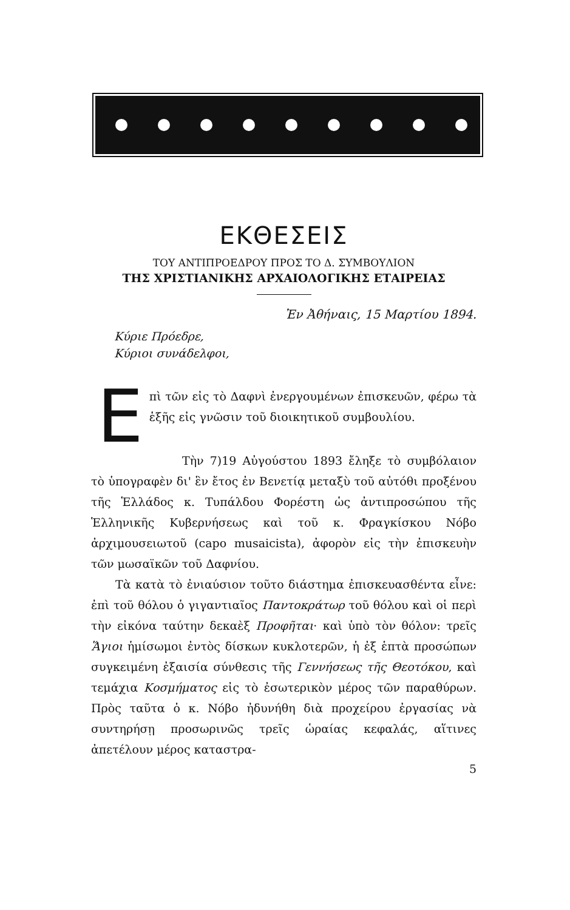ΕΚΘΕΣΕΙΣ
ΤΟΥ ΑΝΤΙΠΡΟΕΔΡΟΥ ΠΡΟΣ ΤΟ Δ. ΣΥΜΒΟΥΛΙΟΝ
ΤΗΣ ΧΡΙΣΤΙΑΝΙΚΗΣ ΑΡΧΑΙΟΛΟΓΙΚΗΣ ΕΤΑΙΡΕΙΑΣ
Ἐν Ἀθήναις, 15 Μαρτίου 1894.
Κύριε Πρόεδρε,
Κύριοι συνάδελφοι,
Επὶ τῶν εἰς τὸ Δαφνὶ ἐνεργουμένων ἐπισκευῶν, φέρω τὰ ἑξῆς εἰς γνῶσιν τοῦ διοικητικοῦ συμβουλίου.
Τὴν 7)19 Αὐγούστου 1893 ἔληξε τὸ συμβόλαιον τὸ ὑπογραφὲν δι' ἓν ἔτος ἐν Βενετίᾳ μεταξὺ τοῦ αὐτόθι προξένου τῆς Ἑλλάδος κ. Τυπάλδου Φορέστη ὡς ἀντιπροσώπου τῆς Ἑλληνικῆς Κυβερνήσεως καὶ τοῦ κ. Φραγκίσκου Νόβο ἀρχιμουσειωτοῦ (capo musaicista), ἀφορὸν εἰς τὴν ἐπισκευὴν τῶν μωσαϊκῶν τοῦ Δαφνίου.
Τὰ κατὰ τὸ ἐνιαύσιον τοῦτο διάστημα ἐπισκευασθέντα εἶνε: ἐπὶ τοῦ θόλου ὁ γιγαντιαῖος Παντοκράτωρ τοῦ θόλου καὶ οἱ περὶ τὴν εἰκόνα ταύτην δεκαὲξ Προφῆται· καὶ ὑπὸ τὸν θόλον: τρεῖς Ἅγιοι ἡμίσωμοι ἐντὸς δίσκων κυκλοτερῶν, ἡ ἐξ ἑπτὰ προσώπων συγκειμένη ἐξαισία σύνθεσις τῆς Γεννήσεως τῆς Θεοτόκου, καὶ τεμάχια Κοσμήματος εἰς τὸ ἐσωτερικὸν μέρος τῶν παραθύρων. Πρὸς ταῦτα ὁ κ. Νόβο ἠδυνήθη διὰ προχείρου ἐργασίας νὰ συντηρήσῃ προσωρινῶς τρεῖς ὡραίας κεφαλάς, αἵτινες ἀπετέλουν μέρος καταστρα-
5